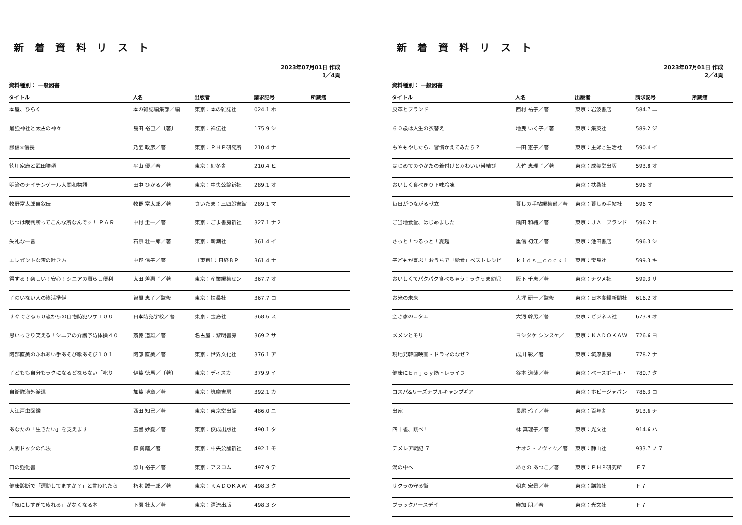新着資料リスト
2023年07月01日 作成
1／4頁
資料種別： 一般図書
| タイトル | 人名 | 出版者 | 請求記号 | 所蔵館 |
| --- | --- | --- | --- | --- |
| 本屋、ひらく | 本の雑誌編集部／編 | 東京：本の雑誌社 | 024.1 ホ | |
| 最強神社と太古の神々 | 島田 裕巳／〔著〕 | 東京：祥伝社 | 175.9 シ | |
| 謙信×信長 | 乃至 政彦／著 | 東京：ＰＨＰ研究所 | 210.4 ナ | |
| 徳川家康と武田勝頼 | 平山 優／著 | 東京：幻冬舎 | 210.4 ヒ | |
| 明治のナイチンゲール大関和物語 | 田中 ひかる／著 | 東京：中央公論新社 | 289.1 オ | |
| 牧野富太郎自叙伝 | 牧野 富太郎／著 | さいたま：三四郎書館 | 289.1 マ | |
| じつは裁判所ってこんな所なんです！ ＰＡＲ | 中村 圭一／著 | 東京：ごま書房新社 | 327.1 ナ 2 | |
| 失礼な一言 | 石原 壮一郎／著 | 東京：新潮社 | 361.4 イ | |
| エレガントな毒の吐き方 | 中野 信子／著 | 〔東京〕：日経ＢＰ | 361.4 ナ | |
| 得する！楽しい！安心！シニアの暮らし便利 | 太田 差惠子／著 | 東京：産業編集セン | 367.7 オ | |
| 子のいない人の終活準備 | 曽根 恵子／監修 | 東京：扶桑社 | 367.7 コ | |
| すぐできる６０歳からの自宅防犯ワザ１００ | 日本防犯学校／著 | 東京：宝島社 | 368.6 ス | |
| 思いっきり笑える！シニアの介護予防体操４０ | 斎藤 道雄／著 | 名古屋：黎明書房 | 369.2 サ | |
| 阿部直美のふれあい手あそび歌あそび１０１ | 阿部 直美／著 | 東京：世界文化社 | 376.1 ア | |
| 子どもも自分もラクになるどならない「叱り | 伊藤 徳馬／〔著〕 | 東京：ディスカ | 379.9 イ | |
| 自衛隊海外派遣 | 加藤 博章／著 | 東京：筑摩書房 | 392.1 カ | |
| 大江戸虫図鑑 | 西田 知己／著 | 東京：東京堂出版 | 486.0 ニ | |
| あなたの「生きたい」を支えます | 玉置 妙憂／著 | 東京：佼成出版社 | 490.1 タ | |
| 人間ドックの作法 | 森 勇磨／著 | 東京：中央公論新社 | 492.1 モ | |
| 口の強化書 | 照山 裕子／著 | 東京：アスコム | 497.9 テ | |
| 健康診断で「運動してますか？」と言われたら | 朽木 誠一郎／著 | 東京：ＫＡＤＯＫＡＷ | 498.3 ク | |
| 「気にしすぎて疲れる」がなくなる本 | 下園 壮太／著 | 東京：清流出版 | 498.3 シ | |
新着資料リスト
2023年07月01日 作成
2／4頁
資料種別： 一般図書
| タイトル | 人名 | 出版者 | 請求記号 | 所蔵館 |
| --- | --- | --- | --- | --- |
| 皮革とブランド | 西村 祐子／著 | 東京：岩波書店 | 584.7 ニ | |
| ６０歳は人生の衣替え | 地曳 いく子／著 | 東京：集英社 | 589.2 ジ | |
| もやもやしたら、習慣かえてみたら？ | 一田 憲子／著 | 東京：主婦と生活社 | 590.4 イ | |
| はじめてのゆかたの着付けとかわいい帯結び | 大竹 恵理子／著 | 東京：成美堂出版 | 593.8 オ | |
| おいしく食べきり下味冷凍 | | 東京：扶桑社 | 596 オ | |
| 毎日がつながる献立 | 暮しの手帖編集部／著 | 東京：暮しの手帖社 | 596 マ | |
| ご当地食堂、はじめました | 飛田 和緒／著 | 東京：ＪＡＬブランド | 596.2 ヒ | |
| さっと！つるっと！夏麺 | 重信 初江／著 | 東京：池田書店 | 596.3 シ | |
| 子どもが喜ぶ！おうちで「給食」ベストレシピ | ｋｉｄｓ＿ｃｏｏｋｉ | 東京：宝島社 | 599.3 キ | |
| おいしくてパクパク食べちゃう！ラクうま幼児 | 阪下 千恵／著 | 東京：ナツメ社 | 599.3 サ | |
| お米の未来 | 大坪 研一／監修 | 東京：日本食糧新聞社 | 616.2 オ | |
| 空き家のコタエ | 大河 幹男／著 | 東京：ビジネス社 | 673.9 オ | |
| メメンとモリ | ヨシタケ シンスケ／ | 東京：ＫＡＤＯＫＡＷ | 726.6 ヨ | |
| 現地発韓国映画・ドラマのなぜ？ | 成川 彩／著 | 東京：筑摩書房 | 778.2 ナ | |
| 健康にＥｎｊｏｙ筋トレライフ | 谷本 道哉／著 | 東京：ベースボール・ | 780.7 タ | |
| コスパ&リーズナブルキャンプギア | | 東京：ホビージャパン | 786.3 コ | |
| 出家 | 長尾 玲子／著 | 東京：百年舎 | 913.6 ナ | |
| 四十雀、跳べ！ | 林 真理子／著 | 東京：光文社 | 914.6 ハ | |
| テメレア戦記 ７ | ナオミ・ノヴィク／著 | 東京：静山社 | 933.7 ノ 7 | |
| 渦の中へ | あさの あつこ／著 | 東京：ＰＨＰ研究所 | Ｆ７ | |
| サクラの守る街 | 朝倉 宏景／著 | 東京：講談社 | Ｆ７ | |
| ブラックバースデイ | 麻加 朋／著 | 東京：光文社 | Ｆ７ | |